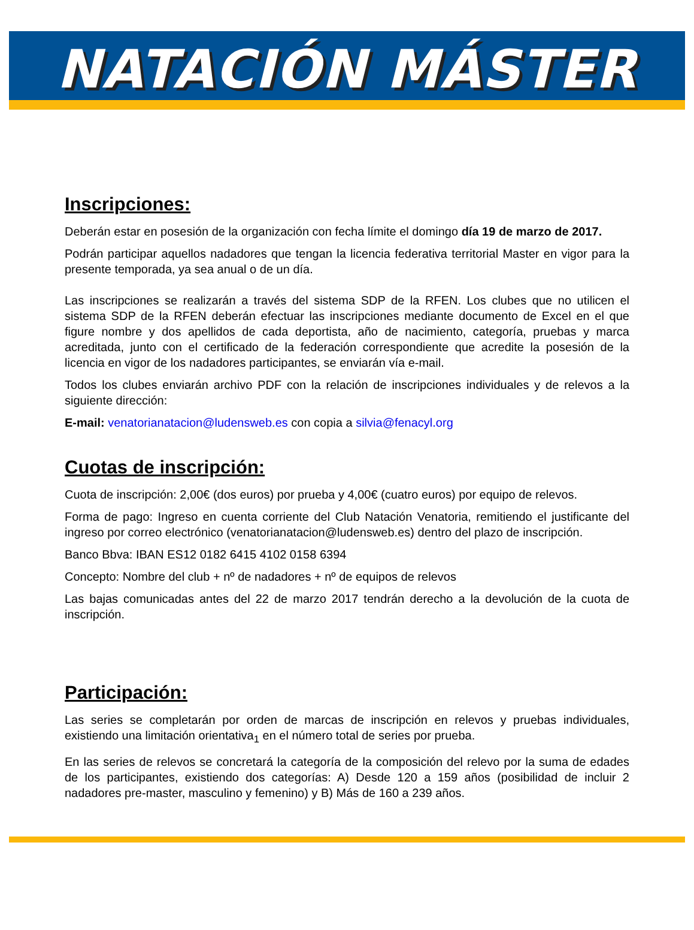NATACIÓN MÁSTER
Inscripciones:
Deberán estar en posesión de la organización con fecha límite el domingo día 19 de marzo de 2017.
Podrán participar aquellos nadadores que tengan la licencia federativa territorial Master en vigor para la presente temporada, ya sea anual o de un día.
Las inscripciones se realizarán a través del sistema SDP de la RFEN. Los clubes que no utilicen el sistema SDP de la RFEN deberán efectuar las inscripciones mediante documento de Excel en el que figure nombre y dos apellidos de cada deportista, año de nacimiento, categoría, pruebas y marca acreditada, junto con el certificado de la federación correspondiente que acredite la posesión de la licencia en vigor de los nadadores participantes, se enviarán vía e-mail.
Todos los clubes enviarán archivo PDF con la relación de inscripciones individuales y de relevos a la siguiente dirección:
E-mail: venatorianatacion@ludensweb.es con copia a silvia@fenacyl.org
Cuotas de inscripción:
Cuota de inscripción: 2,00€ (dos euros) por prueba y 4,00€ (cuatro euros) por equipo de relevos.
Forma de pago: Ingreso en cuenta corriente del Club Natación Venatoria, remitiendo el justificante del ingreso por correo electrónico (venatorianatacion@ludensweb.es) dentro del plazo de inscripción.
Banco Bbva: IBAN ES12 0182 6415 4102 0158 6394
Concepto: Nombre del club + nº de nadadores + nº de equipos de relevos
Las bajas comunicadas antes del 22 de marzo 2017 tendrán derecho a la devolución de la cuota de inscripción.
Participación:
Las series se completarán por orden de marcas de inscripción en relevos y pruebas individuales, existiendo una limitación orientativa<sub>1</sub> en el número total de series por prueba.
En las series de relevos se concretará la categoría de la composición del relevo por la suma de edades de los participantes, existiendo dos categorías: A) Desde 120 a 159 años (posibilidad de incluir 2 nadadores pre-master, masculino y femenino) y B) Más de 160 a 239 años.